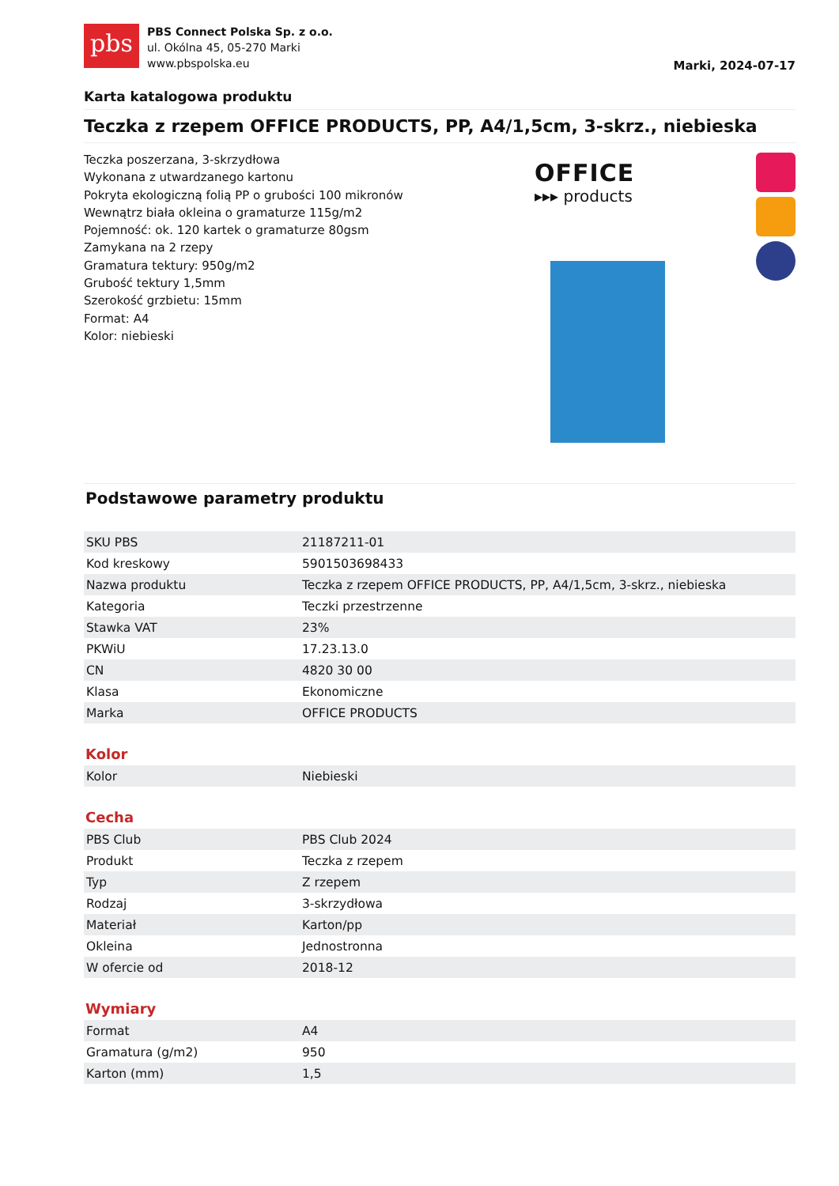pbs
PBS Connect Polska Sp. z o.o.
ul. Okólna 45, 05-270 Marki
www.pbspolska.eu
Marki, 2024-07-17
Karta katalogowa produktu
Teczka z rzepem OFFICE PRODUCTS, PP, A4/1,5cm, 3-skrz., niebieska
Teczka poszerzana, 3-skrzydłowa
Wykonana z utwardzanego kartonu
Pokryta ekologiczną folią PP o grubości 100 mikronów
Wewnątrz biała okleina o gramaturze 115g/m2
Pojemność: ok. 120 kartek o gramaturze 80gsm
Zamykana na 2 rzepy
Gramatura tektury: 950g/m2
Grubość tektury 1,5mm
Szerokość grzbietu: 15mm
Format: A4
Kolor: niebieski
OFFICE
▸▸▸ products
Podstawowe parametry produktu
| SKU PBS | 21187211-01 |
| Kod kreskowy | 5901503698433 |
| Nazwa produktu | Teczka z rzepem OFFICE PRODUCTS, PP, A4/1,5cm, 3-skrz., niebieska |
| Kategoria | Teczki przestrzenne |
| Stawka VAT | 23% |
| PKWiU | 17.23.13.0 |
| CN | 4820 30 00 |
| Klasa | Ekonomiczne |
| Marka | OFFICE PRODUCTS |
Kolor
| Kolor | Niebieski |
Cecha
| PBS Club | PBS Club 2024 |
| Produkt | Teczka z rzepem |
| Typ | Z rzepem |
| Rodzaj | 3-skrzydłowa |
| Materiał | Karton/pp |
| Okleina | Jednostronna |
| W ofercie od | 2018-12 |
Wymiary
| Format | A4 |
| Gramatura (g/m2) | 950 |
| Karton (mm) | 1,5 |